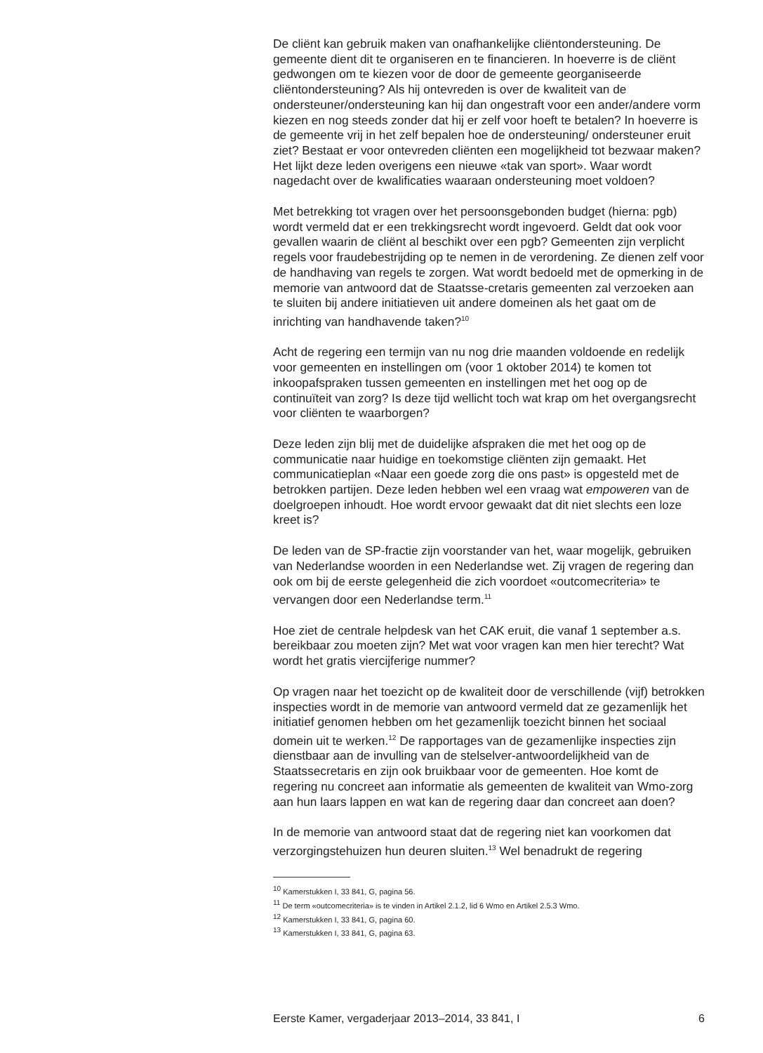De cliënt kan gebruik maken van onafhankelijke cliëntondersteuning. De gemeente dient dit te organiseren en te financieren. In hoeverre is de cliënt gedwongen om te kiezen voor de door de gemeente georganiseerde cliëntondersteuning? Als hij ontevreden is over de kwaliteit van de ondersteuner/ondersteuning kan hij dan ongestraft voor een ander/andere vorm kiezen en nog steeds zonder dat hij er zelf voor hoeft te betalen? In hoeverre is de gemeente vrij in het zelf bepalen hoe de ondersteuning/ ondersteuner eruit ziet? Bestaat er voor ontevreden cliënten een mogelijkheid tot bezwaar maken? Het lijkt deze leden overigens een nieuwe «tak van sport». Waar wordt nagedacht over de kwalificaties waaraan ondersteuning moet voldoen?
Met betrekking tot vragen over het persoonsgebonden budget (hierna: pgb) wordt vermeld dat er een trekkingsrecht wordt ingevoerd. Geldt dat ook voor gevallen waarin de cliënt al beschikt over een pgb? Gemeenten zijn verplicht regels voor fraudebestrijding op te nemen in de verordening. Ze dienen zelf voor de handhaving van regels te zorgen. Wat wordt bedoeld met de opmerking in de memorie van antwoord dat de Staatsse-cretaris gemeenten zal verzoeken aan te sluiten bij andere initiatieven uit andere domeinen als het gaat om de inrichting van handhavende taken?<sup>10</sup>
Acht de regering een termijn van nu nog drie maanden voldoende en redelijk voor gemeenten en instellingen om (voor 1 oktober 2014) te komen tot inkoopafspraken tussen gemeenten en instellingen met het oog op de continuïteit van zorg? Is deze tijd wellicht toch wat krap om het overgangsrecht voor cliënten te waarborgen?
Deze leden zijn blij met de duidelijke afspraken die met het oog op de communicatie naar huidige en toekomstige cliënten zijn gemaakt. Het communicatieplan «Naar een goede zorg die ons past» is opgesteld met de betrokken partijen. Deze leden hebben wel een vraag wat empoweren van de doelgroepen inhoudt. Hoe wordt ervoor gewaakt dat dit niet slechts een loze kreet is?
De leden van de SP-fractie zijn voorstander van het, waar mogelijk, gebruiken van Nederlandse woorden in een Nederlandse wet. Zij vragen de regering dan ook om bij de eerste gelegenheid die zich voordoet «outcomecriteria» te vervangen door een Nederlandse term.<sup>11</sup>
Hoe ziet de centrale helpdesk van het CAK eruit, die vanaf 1 september a.s. bereikbaar zou moeten zijn? Met wat voor vragen kan men hier terecht? Wat wordt het gratis viercijferige nummer?
Op vragen naar het toezicht op de kwaliteit door de verschillende (vijf) betrokken inspecties wordt in de memorie van antwoord vermeld dat ze gezamenlijk het initiatief genomen hebben om het gezamenlijk toezicht binnen het sociaal domein uit te werken.<sup>12</sup> De rapportages van de gezamenlijke inspecties zijn dienstbaar aan de invulling van de stelselver-antwoordelijkheid van de Staatssecretaris en zijn ook bruikbaar voor de gemeenten. Hoe komt de regering nu concreet aan informatie als gemeenten de kwaliteit van Wmo-zorg aan hun laars lappen en wat kan de regering daar dan concreet aan doen?
In de memorie van antwoord staat dat de regering niet kan voorkomen dat verzorgingstehuizen hun deuren sluiten.<sup>13</sup> Wel benadrukt de regering
<sup>10</sup> Kamerstukken I, 33 841, G, pagina 56.
<sup>11</sup> De term «outcomecriteria» is te vinden in Artikel 2.1.2, lid 6 Wmo en Artikel 2.5.3 Wmo.
<sup>12</sup> Kamerstukken I, 33 841, G, pagina 60.
<sup>13</sup> Kamerstukken I, 33 841, G, pagina 63.
Eerste Kamer, vergaderjaar 2013–2014, 33 841, I 6